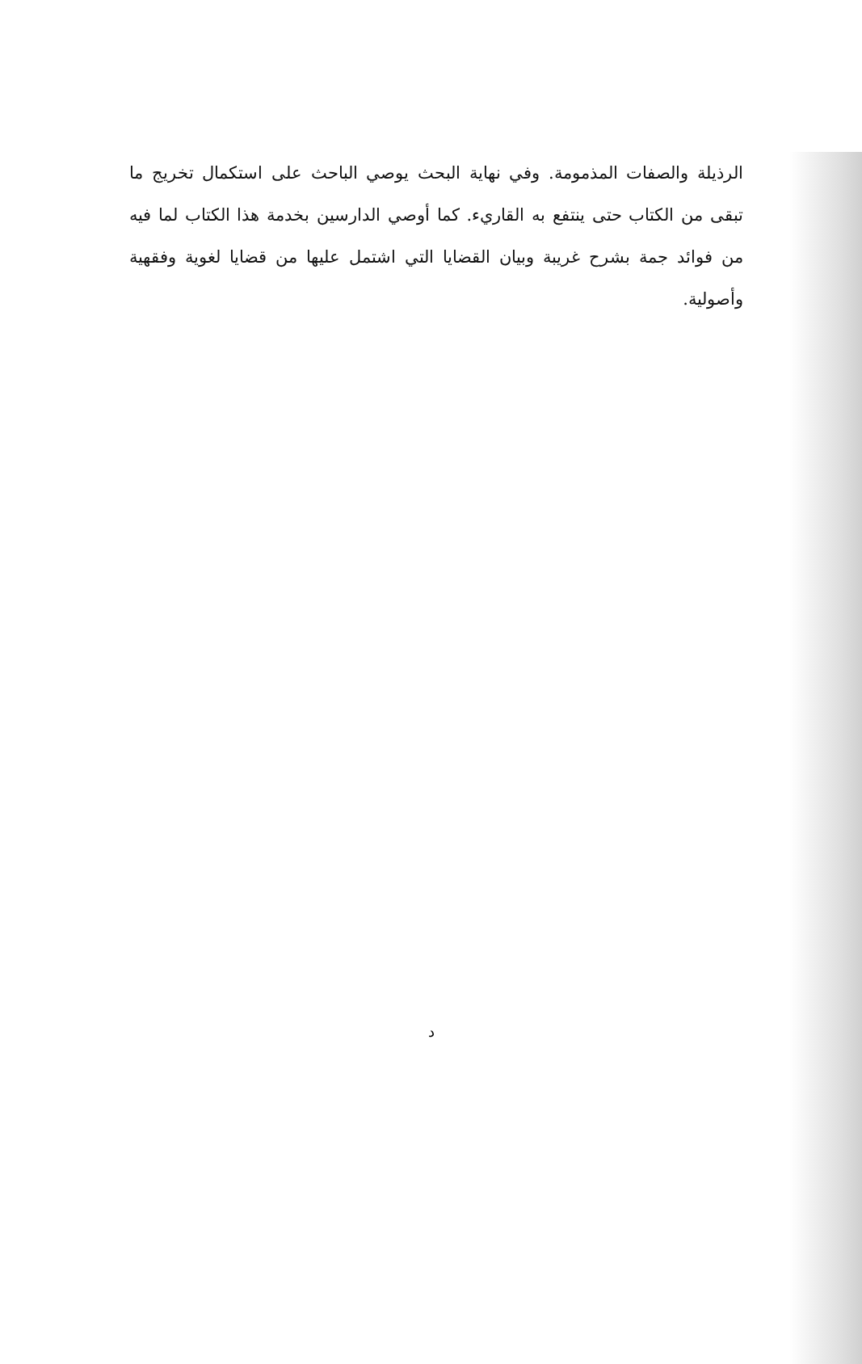الرذيلة والصفات المذمومة. وفي نهاية البحث يوصي الباحث على استكمال تخريج ما تبقى من الكتاب حتى ينتفع به القاريء. كما أوصي الدارسين بخدمة هذا الكتاب لما فيه من فوائد جمة بشرح غريبة وبيان القضايا التي اشتمل عليها من قضايا لغوية وفقهية وأصولية.
د